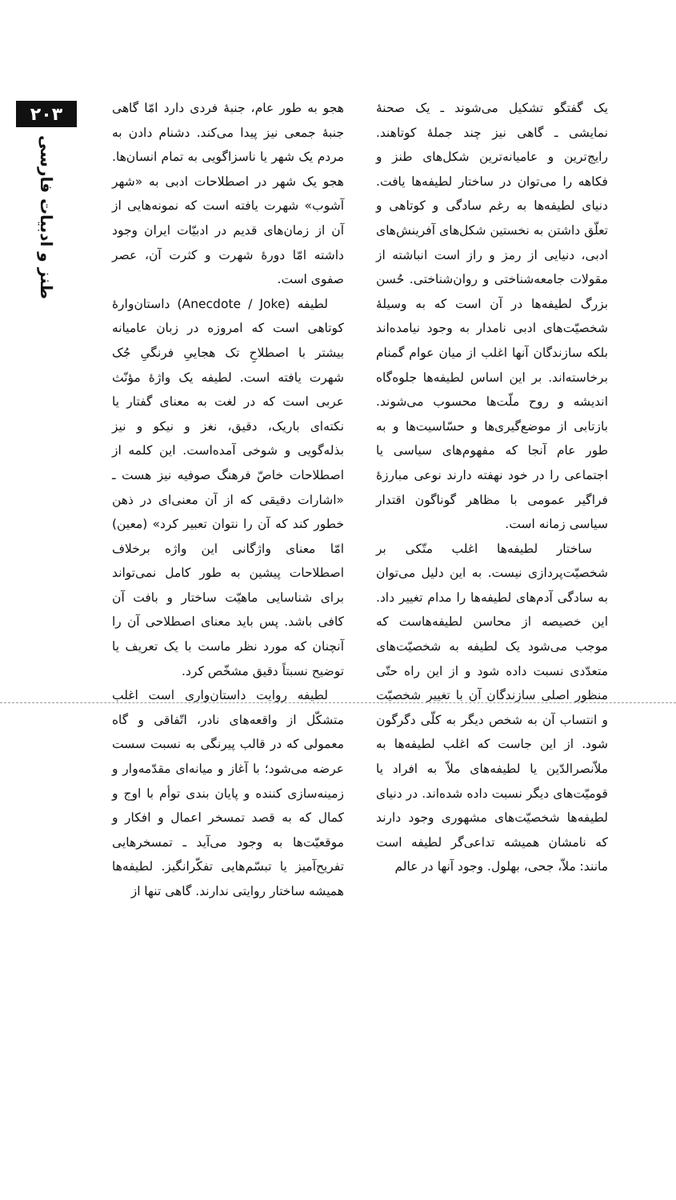۲۰۳
طنز و ادبیات فارسی
هجو به طور عام، جنبهٔ فردی دارد امّا گاهی جنبهٔ جمعی نیز پیدا می‌کند. دشنام دادن به مردم یک شهر یا ناسزاگویی به تمام انسان‌ها. هجو یک شهر در اصطلاحات ادبی به «شهر آشوب» شهرت یافته است که نمونه‌هایی از آن از زمان‌های قدیم در ادبیّات ایران وجود داشته امّا دورهٔ شهرت و کثرت آن، عصر صفوی است.
لطیفه (Anecdote / Joke) داستان‌وارهٔ کوتاهی است که امروزه در زبان عامیانه بیشتر با اصطلاحِ تک هجاییِ فرنگیِ جُک شهرت یافته است. لطیفه یک واژهٔ مؤنّث عربی است که در لغت به معنای گفتار یا نکته‌ای باریک، دقیق، نغز و نیکو و نیز بذله‌گویی و شوخی آمده‌است. این کلمه از اصطلاحات خاصّ فرهنگ صوفیه نیز هست ـ «اشارات دقیقی که از آن معنی‌ای در ذهن خطور کند که آن را نتوان تعبیر کرد» (معین) امّا معنای واژگانی این واژه برخلاف اصطلاحات پیشین به طور کامل نمی‌تواند برای شناسایی ماهیّت ساختار و بافت آن کافی باشد. پس باید معنای اصطلاحی آن را آنچنان که مورد نظر ماست با یک تعریف یا توضیح نسبتاً دقیق مشخّص کرد.
لطیفه روایت داستان‌واری است اغلب متشکّل از واقعه‌های نادر، اتّفاقی و گاه معمولی که در قالب پیرنگی به نسبت سست عرضه می‌شود؛ با آغاز و میانه‌ای مقدّمه‌وار و زمینه‌سازی کننده و پایان بندی توأم با اوج و کمال که به قصد تمسخر اعمال و افکار و موقعیّت‌ها به وجود می‌آید ـ تمسخرهایی تفریح‌آمیز یا تبسّم‌هایی تفکّرانگیز. لطیفه‌ها همیشه ساختار روایتی ندارند. گاهی تنها از
یک گفتگو تشکیل می‌شوند ـ یک صحنهٔ نمایشی ـ گاهی نیز چند جملهٔ کوتاهند. رایج‌ترین و عامیانه‌ترین شکل‌های طنز و فکاهه را می‌توان در ساختار لطیفه‌ها یافت. دنیای لطیفه‌ها به رغم سادگی و کوتاهی و تعلّق داشتن به نخستین شکل‌های آفرینش‌های ادبی، دنیایی از رمز و راز است انباشته از مقولات جامعه‌شناختی و روان‌شناختی. حُسن بزرگ لطیفه‌ها در آن است که به وسیلهٔ شخصیّت‌های ادبی نامدار به وجود نیامده‌اند بلکه سازندگان آنها اغلب از میان عوام گمنام برخاسته‌اند. بر این اساس لطیفه‌ها جلوه‌گاه اندیشه و روح ملّت‌ها محسوب می‌شوند. بازتابی از موضع‌گیری‌ها و حسّاسیت‌ها و به طور عام آنجا که مفهوم‌های سیاسی یا اجتماعی را در خود نهفته دارند نوعی مبارزهٔ فراگیر عمومی با مظاهر گوناگون اقتدار سیاسی زمانه است.
ساختار لطیفه‌ها اغلب متّکی بر شخصیّت‌پردازی نیست. به این دلیل می‌توان به سادگی آدم‌های لطیفه‌ها را مدام تغییر داد. این خصیصه از محاسن لطیفه‌هاست که موجب می‌شود یک لطیفه به شخصیّت‌های متعدّدی نسبت داده شود و از این راه حتّی منظور اصلی سازندگان آن با تغییر شخصیّت و انتساب آن به شخص دیگر به کلّی دگرگون شود. از این جاست که اغلب لطیفه‌ها به ملاّنصرالدّین یا لطیفه‌های ملاّ به افراد یا قومیّت‌های دیگر نسبت داده شده‌اند. در دنیای لطیفه‌ها شخصیّت‌های مشهوری وجود دارند که نامشان همیشه تداعی‌گر لطیفه است مانند: ملاّ، جحی، بهلول. وجود آنها در عالم